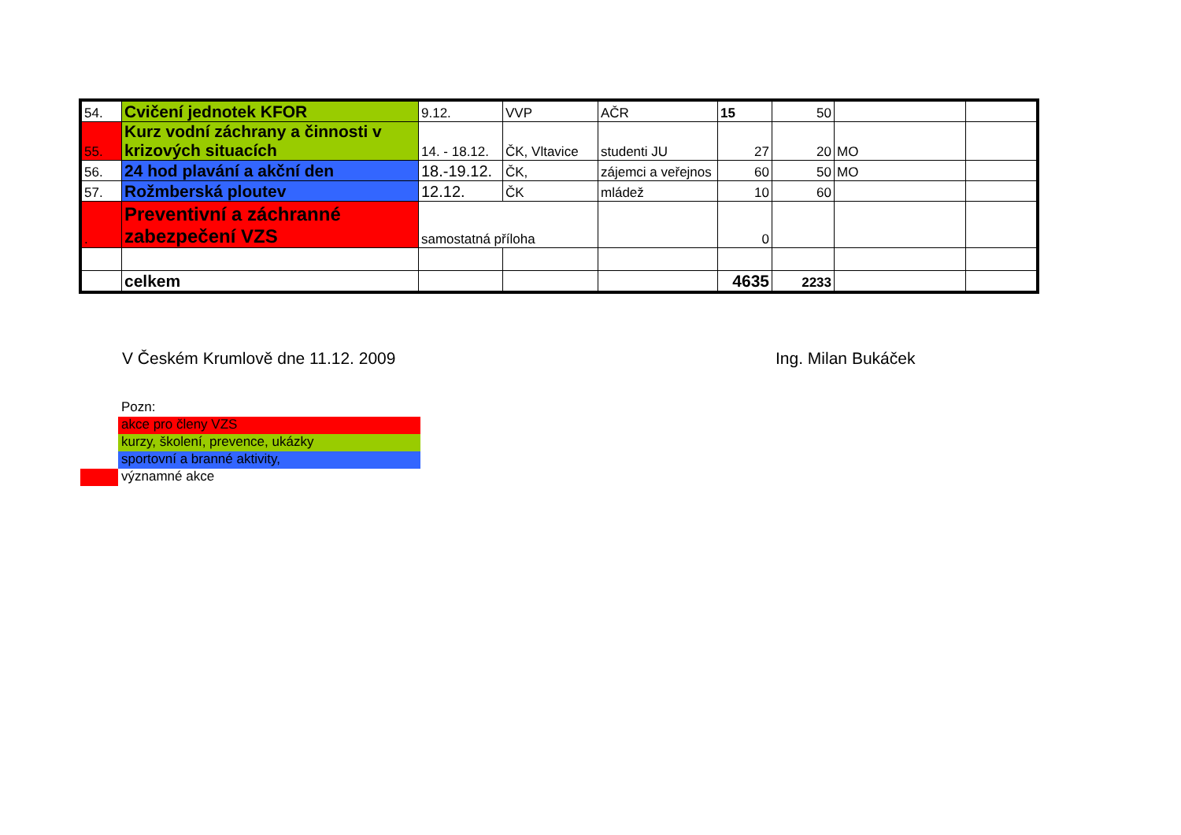| 54. | Cvičení jednotek KFOR | 9.12. | VVP | AČR | 15 | 50 | | |
| 55. | Kurz vodní záchrany a činnosti v krizových situacích | 14. - 18.12. | ČK, Vltavice | studenti JU | 27 | 20 | MO | |
| 56. | 24 hod plavání a akční den | 18.-19.12. | ČK, | zájemci a veřejnos | 60 | 50 | MO | |
| 57. | Rožmberská ploutev | 12.12. | ČK | mládež | 10 | 60 | | |
| . | Preventivní a záchranné zabezpečení VZS | samostatná příloha | | | 0 | | | |
| | celkem | | | | 4635 | 2233 | | |
V Českém Krumlově dne 11.12. 2009 Ing. Milan Bukáček
Pozn:
akce pro členy VZS
kurzy, školení, prevence, ukázky
sportovní a branné aktivity,
významné akce